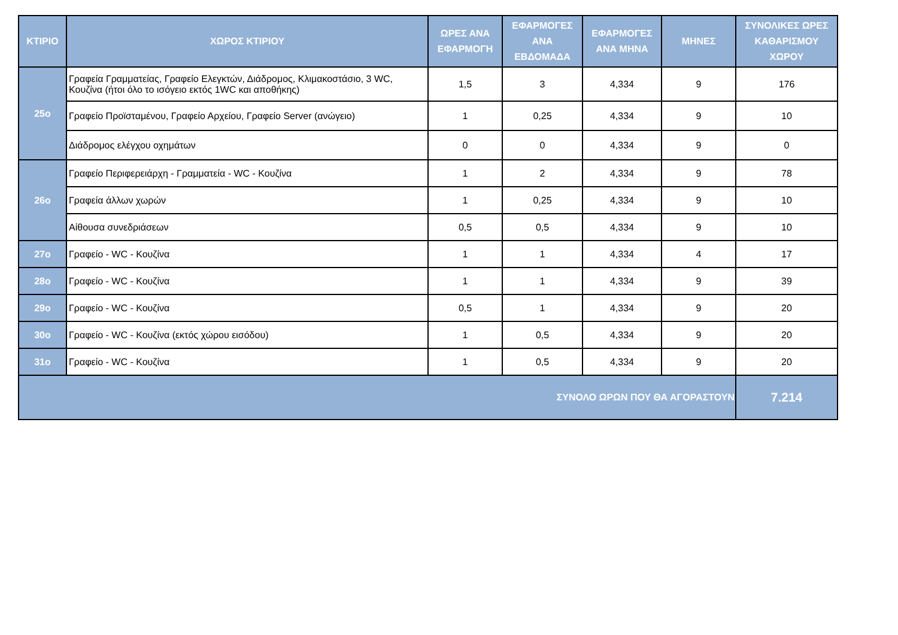| ΚΤΙΡΙΟ | ΧΩΡΟΣ ΚΤΙΡΙΟΥ | ΩΡΕΣ ΑΝΑ ΕΦΑΡΜΟΓΗ | ΕΦΑΡΜΟΓΕΣ ΑΝΑ ΕΒΔΟΜΑΔΑ | ΕΦΑΡΜΟΓΕΣ ΑΝΑ ΜΗΝΑ | ΜΗΝΕΣ | ΣΥΝΟΛΙΚΕΣ ΩΡΕΣ ΚΑΘΑΡΙΣΜΟΥ ΧΩΡΟΥ |
| --- | --- | --- | --- | --- | --- | --- |
| 25ο | Γραφεία Γραμματείας, Γραφείο Ελεγκτών, Διάδρομος, Κλιμακοστάσιο, 3 WC, Κουζίνα (ήτοι όλο το ισόγειο εκτός 1WC και αποθήκης) | 1,5 | 3 | 4,334 | 9 | 176 |
| | Γραφείο Προϊσταμένου, Γραφείο Αρχείου, Γραφείο Server (ανώγειο) | 1 | 0,25 | 4,334 | 9 | 10 |
| | Διάδρομος ελέγχου οχημάτων | 0 | 0 | 4,334 | 9 | 0 |
| 26ο | Γραφείο Περιφερειάρχη - Γραμματεία - WC - Κουζίνα | 1 | 2 | 4,334 | 9 | 78 |
| | Γραφεία άλλων χωρών | 1 | 0,25 | 4,334 | 9 | 10 |
| | Αίθουσα συνεδριάσεων | 0,5 | 0,5 | 4,334 | 9 | 10 |
| 27ο | Γραφείο - WC - Κουζίνα | 1 | 1 | 4,334 | 4 | 17 |
| 28ο | Γραφείο - WC - Κουζίνα | 1 | 1 | 4,334 | 9 | 39 |
| 29ο | Γραφείο - WC - Κουζίνα | 0,5 | 1 | 4,334 | 9 | 20 |
| 30ο | Γραφείο - WC - Κουζίνα (εκτός χώρου εισόδου) | 1 | 0,5 | 4,334 | 9 | 20 |
| 31ο | Γραφείο - WC - Κουζίνα | 1 | 0,5 | 4,334 | 9 | 20 |
| ΣΥΝΟΛΟ ΩΡΩΝ ΠΟΥ ΘΑ ΑΓΟΡΑΣΤΟΥΝ | | | | | | 7.214 |